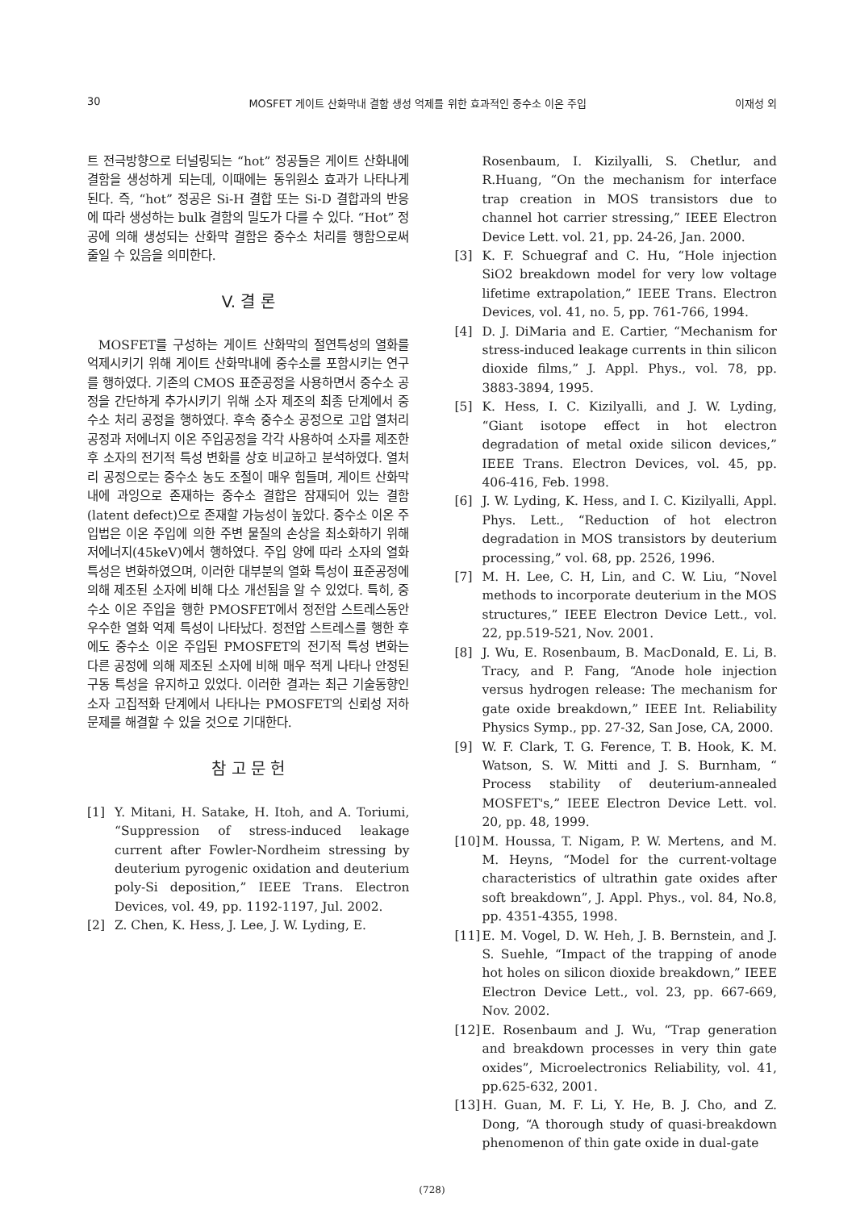30 MOSFET 게이트 산화막내 결함 생성 억제를 위한 효과적인 중수소 이온 주입 이재성 외
트 전극방향으로 터널링되는 “hot” 정공들은 게이트 산화내에 결함을 생성하게 되는데, 이때에는 동위원소 효과가 나타나게 된다. 즉, “hot” 정공은 Si-H 결합 또는 Si-D 결합과의 반응에 따라 생성하는 bulk 결함의 밀도가 다를 수 있다. “Hot” 정공에 의해 생성되는 산화막 결함은 중수소 처리를 행함으로써 줄일 수 있음을 의미한다.
V. 결 론
MOSFET를 구성하는 게이트 산화막의 절연특성의 열화를 억제시키기 위해 게이트 산화막내에 중수소를 포함시키는 연구를 행하였다. 기존의 CMOS 표준공정을 사용하면서 중수소 공정을 간단하게 추가시키기 위해 소자 제조의 최종 단계에서 중수소 처리 공정을 행하였다. 후속 중수소 공정으로 고압 열처리 공정과 저에너지 이온 주입공정을 각각 사용하여 소자를 제조한 후 소자의 전기적 특성 변화를 상호 비교하고 분석하였다. 열처리 공정으로는 중수소 농도 조절이 매우 힘들며, 게이트 산화막내에 과잉으로 존재하는 중수소 결합은 잠재되어 있는 결함(latent defect)으로 존재할 가능성이 높았다. 중수소 이온 주입법은 이온 주입에 의한 주변 물질의 손상을 최소화하기 위해 저에너지(45keV)에서 행하였다. 주입 양에 따라 소자의 열화 특성은 변화하였으며, 이러한 대부분의 열화 특성이 표준공정에 의해 제조된 소자에 비해 다소 개선됨을 알 수 있었다. 특히, 중수소 이온 주입을 행한 PMOSFET에서 정전압 스트레스동안 우수한 열화 억제 특성이 나타났다. 정전압 스트레스를 행한 후에도 중수소 이온 주입된 PMOSFET의 전기적 특성 변화는 다른 공정에 의해 제조된 소자에 비해 매우 적게 나타나 안정된 구동 특성을 유지하고 있었다. 이러한 결과는 최근 기술동향인 소자 고집적화 단계에서 나타나는 PMOSFET의 신뢰성 저하 문제를 해결할 수 있을 것으로 기대한다.
참 고 문 헌
[1] Y. Mitani, H. Satake, H. Itoh, and A. Toriumi, “Suppression of stress-induced leakage current after Fowler-Nordheim stressing by deuterium pyrogenic oxidation and deuterium poly-Si deposition,” IEEE Trans. Electron Devices, vol. 49, pp. 1192-1197, Jul. 2002.
[2] Z. Chen, K. Hess, J. Lee, J. W. Lyding, E.
Rosenbaum, I. Kizilyalli, S. Chetlur, and R.Huang, “On the mechanism for interface trap creation in MOS transistors due to channel hot carrier stressing,” IEEE Electron Device Lett. vol. 21, pp. 24-26, Jan. 2000.
[3] K. F. Schuegraf and C. Hu, “Hole injection SiO2 breakdown model for very low voltage lifetime extrapolation,” IEEE Trans. Electron Devices, vol. 41, no. 5, pp. 761-766, 1994.
[4] D. J. DiMaria and E. Cartier, “Mechanism for stress-induced leakage currents in thin silicon dioxide films,” J. Appl. Phys., vol. 78, pp. 3883-3894, 1995.
[5] K. Hess, I. C. Kizilyalli, and J. W. Lyding, “Giant isotope effect in hot electron degradation of metal oxide silicon devices,” IEEE Trans. Electron Devices, vol. 45, pp. 406-416, Feb. 1998.
[6] J. W. Lyding, K. Hess, and I. C. Kizilyalli, Appl. Phys. Lett., “Reduction of hot electron degradation in MOS transistors by deuterium processing,” vol. 68, pp. 2526, 1996.
[7] M. H. Lee, C. H, Lin, and C. W. Liu, “Novel methods to incorporate deuterium in the MOS structures,” IEEE Electron Device Lett., vol. 22, pp.519-521, Nov. 2001.
[8] J. Wu, E. Rosenbaum, B. MacDonald, E. Li, B. Tracy, and P. Fang, “Anode hole injection versus hydrogen release: The mechanism for gate oxide breakdown,” IEEE Int. Reliability Physics Symp., pp. 27-32, San Jose, CA, 2000.
[9] W. F. Clark, T. G. Ference, T. B. Hook, K. M. Watson, S. W. Mitti and J. S. Burnham, “ Process stability of deuterium-annealed MOSFET's,” IEEE Electron Device Lett. vol. 20, pp. 48, 1999.
[10] M. Houssa, T. Nigam, P. W. Mertens, and M. M. Heyns, “Model for the current-voltage characteristics of ultrathin gate oxides after soft breakdown”, J. Appl. Phys., vol. 84, No.8, pp. 4351-4355, 1998.
[11] E. M. Vogel, D. W. Heh, J. B. Bernstein, and J. S. Suehle, “Impact of the trapping of anode hot holes on silicon dioxide breakdown,” IEEE Electron Device Lett., vol. 23, pp. 667-669, Nov. 2002.
[12] E. Rosenbaum and J. Wu, “Trap generation and breakdown processes in very thin gate oxides”, Microelectronics Reliability, vol. 41, pp.625-632, 2001.
[13] H. Guan, M. F. Li, Y. He, B. J. Cho, and Z. Dong, “A thorough study of quasi-breakdown phenomenon of thin gate oxide in dual-gate
(728)